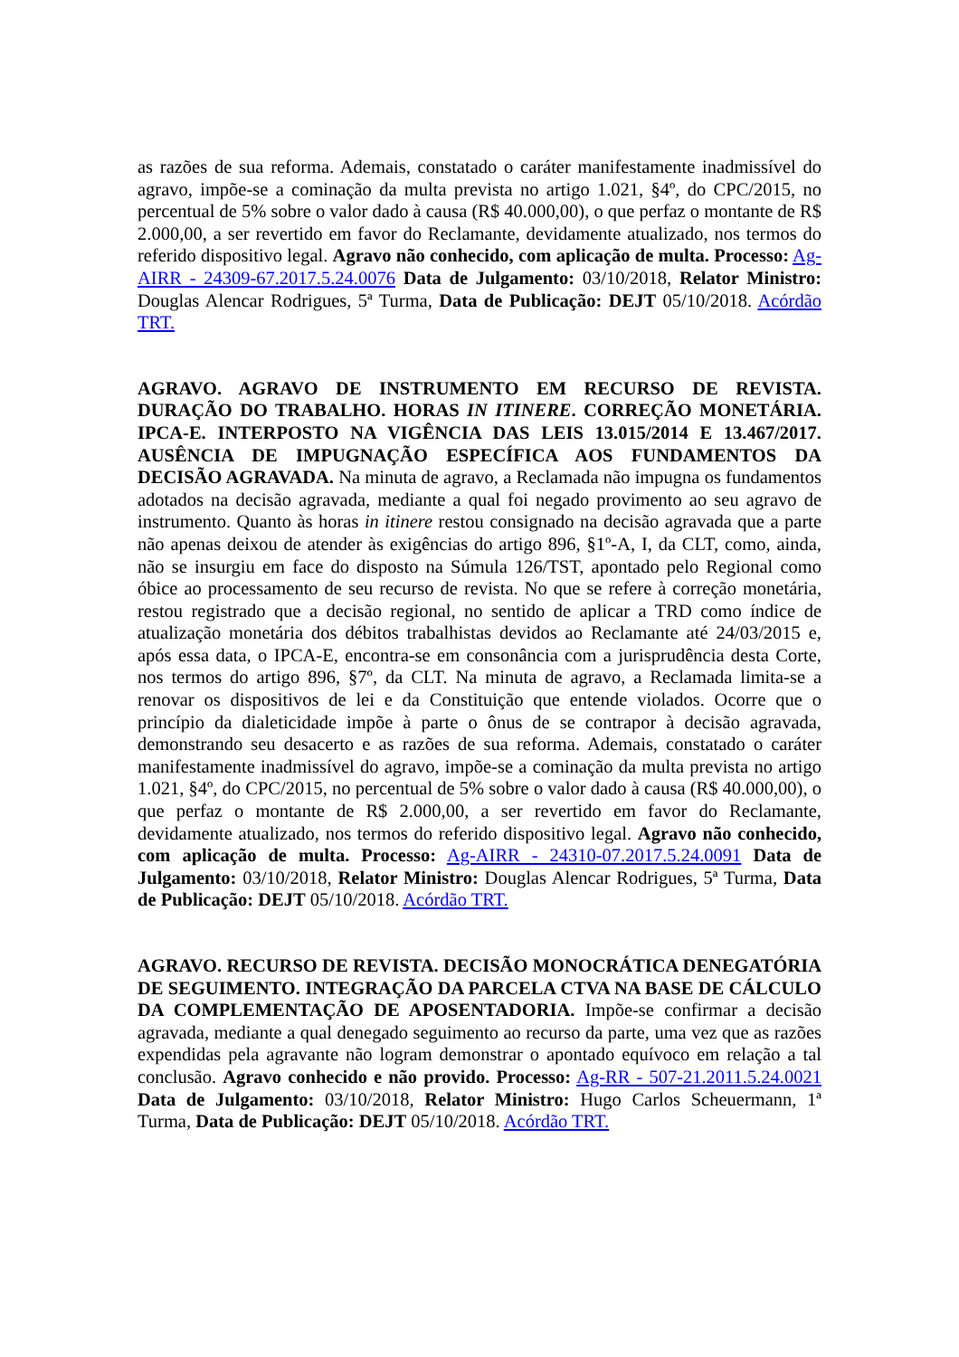as razões de sua reforma. Ademais, constatado o caráter manifestamente inadmissível do agravo, impõe-se a cominação da multa prevista no artigo 1.021, §4º, do CPC/2015, no percentual de 5% sobre o valor dado à causa (R$ 40.000,00), o que perfaz o montante de R$ 2.000,00, a ser revertido em favor do Reclamante, devidamente atualizado, nos termos do referido dispositivo legal. Agravo não conhecido, com aplicação de multa. Processo: Ag-AIRR - 24309-67.2017.5.24.0076 Data de Julgamento: 03/10/2018, Relator Ministro: Douglas Alencar Rodrigues, 5ª Turma, Data de Publicação: DEJT 05/10/2018. Acórdão TRT.
AGRAVO. AGRAVO DE INSTRUMENTO EM RECURSO DE REVISTA. DURAÇÃO DO TRABALHO. HORAS IN ITINERE. CORREÇÃO MONETÁRIA. IPCA-E. INTERPOSTO NA VIGÊNCIA DAS LEIS 13.015/2014 E 13.467/2017. AUSÊNCIA DE IMPUGNAÇÃO ESPECÍFICA AOS FUNDAMENTOS DA DECISÃO AGRAVADA. Na minuta de agravo, a Reclamada não impugna os fundamentos adotados na decisão agravada, mediante a qual foi negado provimento ao seu agravo de instrumento. Quanto às horas in itinere restou consignado na decisão agravada que a parte não apenas deixou de atender às exigências do artigo 896, §1º-A, I, da CLT, como, ainda, não se insurgiu em face do disposto na Súmula 126/TST, apontado pelo Regional como óbice ao processamento de seu recurso de revista. No que se refere à correção monetária, restou registrado que a decisão regional, no sentido de aplicar a TRD como índice de atualização monetária dos débitos trabalhistas devidos ao Reclamante até 24/03/2015 e, após essa data, o IPCA-E, encontra-se em consonância com a jurisprudência desta Corte, nos termos do artigo 896, §7º, da CLT. Na minuta de agravo, a Reclamada limita-se a renovar os dispositivos de lei e da Constituição que entende violados. Ocorre que o princípio da dialeticidade impõe à parte o ônus de se contrapor à decisão agravada, demonstrando seu desacerto e as razões de sua reforma. Ademais, constatado o caráter manifestamente inadmissível do agravo, impõe-se a cominação da multa prevista no artigo 1.021, §4º, do CPC/2015, no percentual de 5% sobre o valor dado à causa (R$ 40.000,00), o que perfaz o montante de R$ 2.000,00, a ser revertido em favor do Reclamante, devidamente atualizado, nos termos do referido dispositivo legal. Agravo não conhecido, com aplicação de multa. Processo: Ag-AIRR - 24310-07.2017.5.24.0091 Data de Julgamento: 03/10/2018, Relator Ministro: Douglas Alencar Rodrigues, 5ª Turma, Data de Publicação: DEJT 05/10/2018. Acórdão TRT.
AGRAVO. RECURSO DE REVISTA. DECISÃO MONOCRÁTICA DENEGATÓRIA DE SEGUIMENTO. INTEGRAÇÃO DA PARCELA CTVA NA BASE DE CÁLCULO DA COMPLEMENTAÇÃO DE APOSENTADORIA. Impõe-se confirmar a decisão agravada, mediante a qual denegado seguimento ao recurso da parte, uma vez que as razões expendidas pela agravante não logram demonstrar o apontado equívoco em relação a tal conclusão. Agravo conhecido e não provido. Processo: Ag-RR - 507-21.2011.5.24.0021 Data de Julgamento: 03/10/2018, Relator Ministro: Hugo Carlos Scheuermann, 1ª Turma, Data de Publicação: DEJT 05/10/2018. Acórdão TRT.